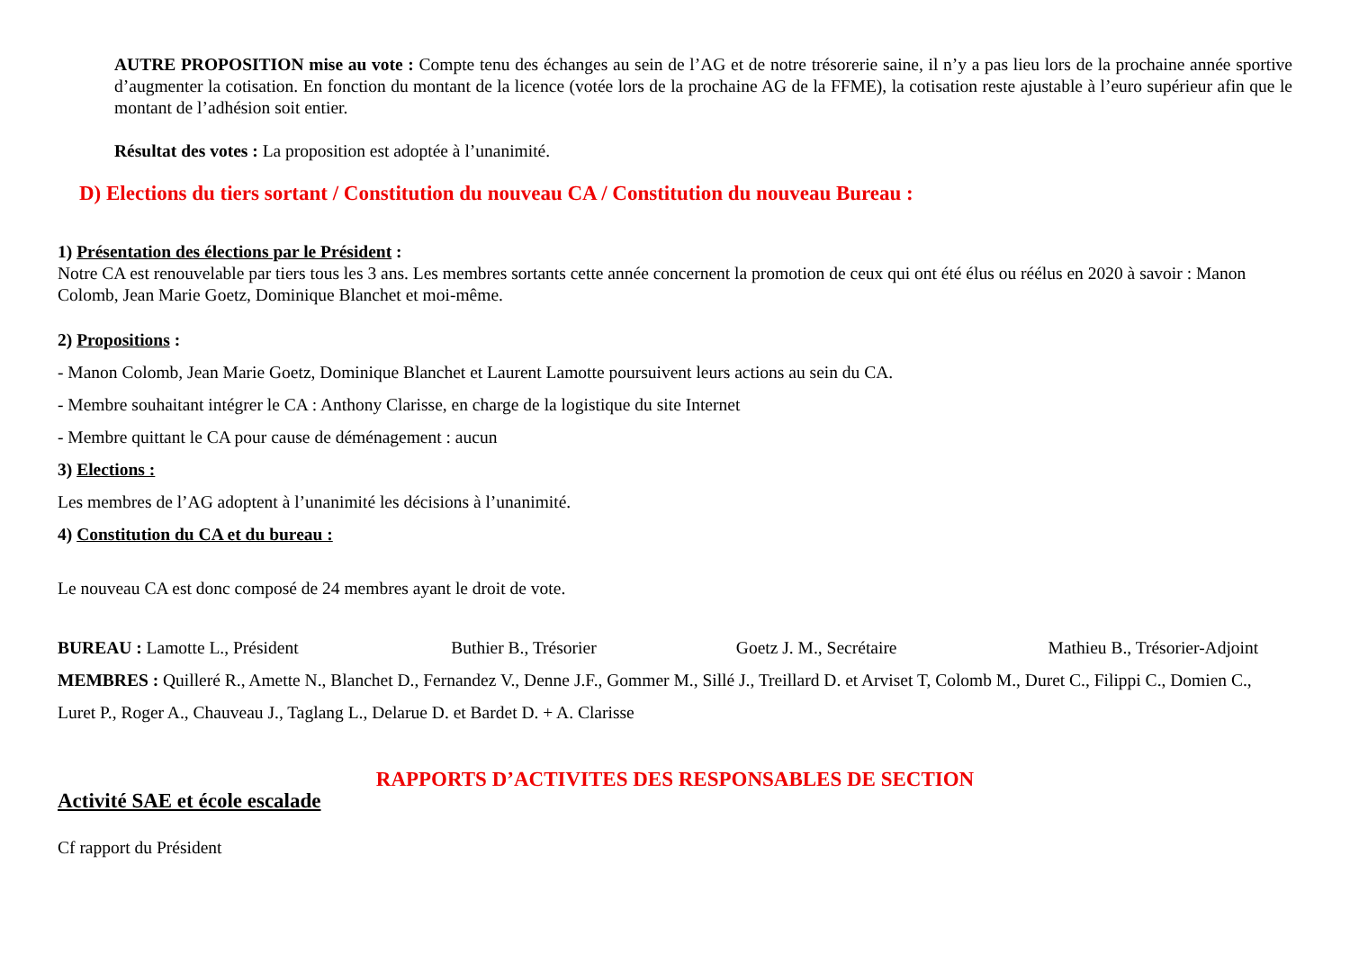AUTRE PROPOSITION mise au vote : Compte tenu des échanges au sein de l’AG et de notre trésorerie saine, il n’y a pas lieu lors de la prochaine année sportive d’augmenter la cotisation. En fonction du montant de la licence (votée lors de la prochaine AG de la FFME), la cotisation reste ajustable à l’euro supérieur afin que le montant de l’adhésion soit entier.
Résultat des votes : La proposition est adoptée à l’unanimité.
D) Elections du tiers sortant / Constitution du nouveau CA / Constitution du nouveau Bureau :
1) Présentation des élections par le Président :
Notre CA est renouvelable par tiers tous les 3 ans. Les membres sortants cette année concernent la promotion de ceux qui ont été élus ou réélus en 2020 à savoir : Manon Colomb, Jean Marie Goetz, Dominique Blanchet et moi-même.
2) Propositions :
- Manon Colomb, Jean Marie Goetz, Dominique Blanchet et Laurent Lamotte poursuivent leurs actions au sein du CA.
- Membre souhaitant intégrer le CA : Anthony Clarisse, en charge de la logistique du site Internet
- Membre quittant le CA pour cause de déménagement : aucun
3) Elections :
Les membres de l’AG adoptent à l’unanimité les décisions à l’unanimité.
4) Constitution du CA et du bureau :
Le nouveau CA est donc composé de 24 membres ayant le droit de vote.
BUREAU : Lamotte L., Président Buthier B., Trésorier Goetz J. M., Secrétaire Mathieu B., Trésorier-Adjoint
MEMBRES : Quilleré R., Amette N., Blanchet D., Fernandez V., Denne J.F., Gommer M., Sillé J., Treillard D. et Arviset T, Colomb M., Duret C., Filippi C., Domien C., Luret P., Roger A., Chauveau J., Taglang L., Delarue D. et Bardet D. + A. Clarisse
RAPPORTS D’ACTIVITES DES RESPONSABLES DE SECTION
Activité SAE et école escalade
Cf rapport du Président